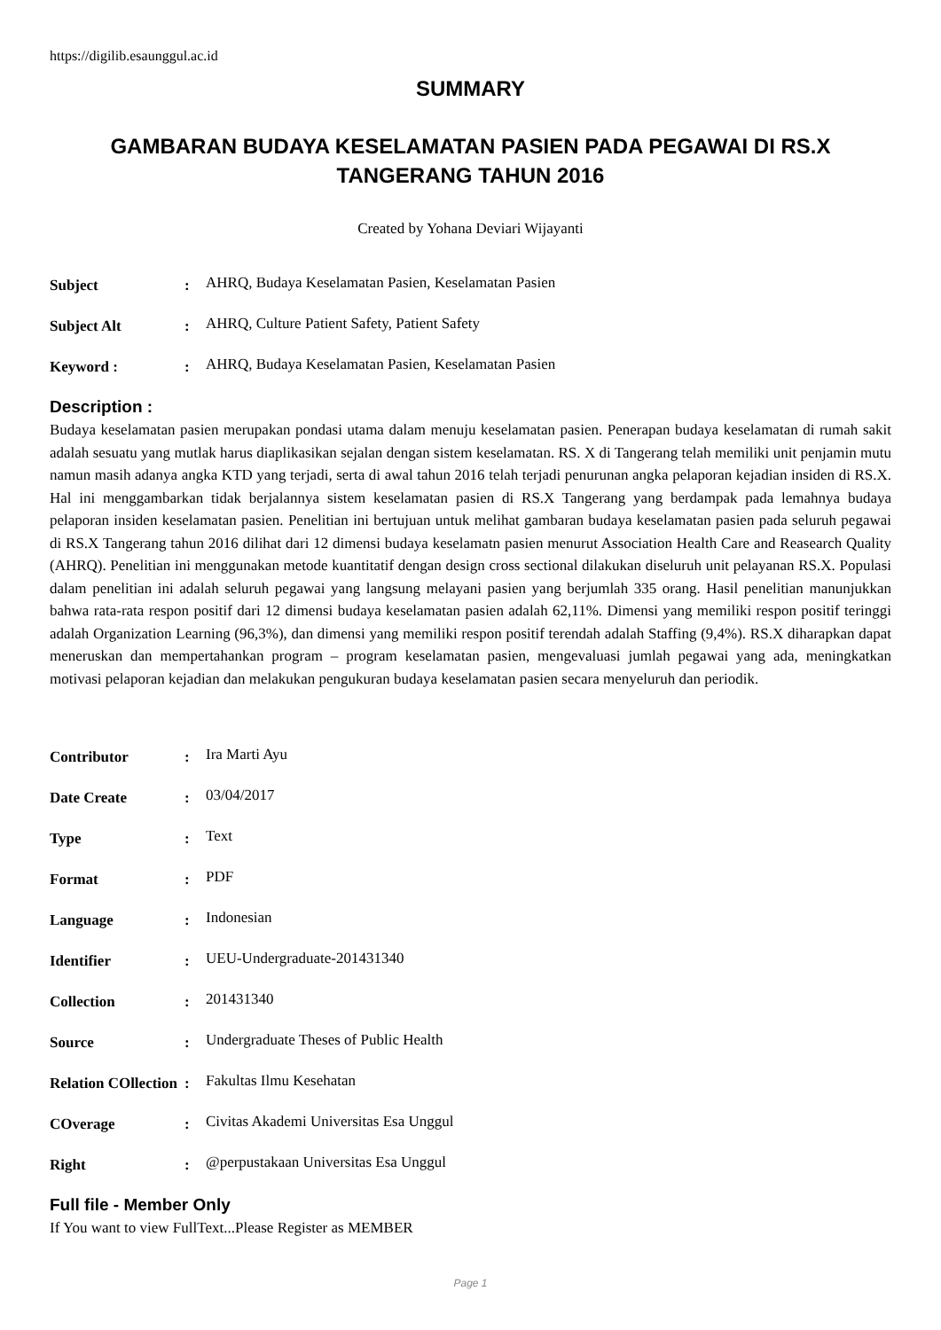https://digilib.esaunggul.ac.id
SUMMARY
GAMBARAN BUDAYA KESELAMATAN PASIEN PADA PEGAWAI DI RS.X
TANGERANG TAHUN 2016
Created by Yohana Deviari Wijayanti
| Subject | : | AHRQ, Budaya Keselamatan Pasien, Keselamatan Pasien |
| Subject Alt | : | AHRQ, Culture Patient Safety, Patient Safety |
| Keyword : | : | AHRQ, Budaya Keselamatan Pasien, Keselamatan Pasien |
Description :
Budaya keselamatan pasien merupakan pondasi utama dalam menuju keselamatan pasien. Penerapan budaya keselamatan di rumah sakit adalah sesuatu yang mutlak harus diaplikasikan sejalan dengan sistem keselamatan. RS. X di Tangerang telah memiliki unit penjamin mutu namun masih adanya angka KTD yang terjadi, serta di awal tahun 2016 telah terjadi penurunan angka pelaporan kejadian insiden di RS.X. Hal ini menggambarkan tidak berjalannya sistem keselamatan pasien di RS.X Tangerang yang berdampak pada lemahnya budaya pelaporan insiden keselamatan pasien. Penelitian ini bertujuan untuk melihat gambaran budaya keselamatan pasien pada seluruh pegawai di RS.X Tangerang tahun 2016 dilihat dari 12 dimensi budaya keselamatn pasien menurut Association Health Care and Reasearch Quality (AHRQ). Penelitian ini menggunakan metode kuantitatif dengan design cross sectional dilakukan diseluruh unit pelayanan RS.X. Populasi dalam penelitian ini adalah seluruh pegawai yang langsung melayani pasien yang berjumlah 335 orang. Hasil penelitian manunjukkan bahwa rata-rata respon positif dari 12 dimensi budaya keselamatan pasien adalah 62,11%. Dimensi yang memiliki respon positif teringgi adalah Organization Learning (96,3%), dan dimensi yang memiliki respon positif terendah adalah Staffing (9,4%). RS.X diharapkan dapat meneruskan dan mempertahankan program – program keselamatan pasien, mengevaluasi jumlah pegawai yang ada, meningkatkan motivasi pelaporan kejadian dan melakukan pengukuran budaya keselamatan pasien secara menyeluruh dan periodik.
| Contributor | : | Ira Marti Ayu |
| Date Create | : | 03/04/2017 |
| Type | : | Text |
| Format | : | PDF |
| Language | : | Indonesian |
| Identifier | : | UEU-Undergraduate-201431340 |
| Collection | : | 201431340 |
| Source | : | Undergraduate Theses of Public Health |
| Relation COllection | : | Fakultas Ilmu Kesehatan |
| COverage | : | Civitas Akademi Universitas Esa Unggul |
| Right | : | @perpustakaan Universitas Esa Unggul |
Full file - Member Only
If You want to view FullText...Please Register as MEMBER
Page 1